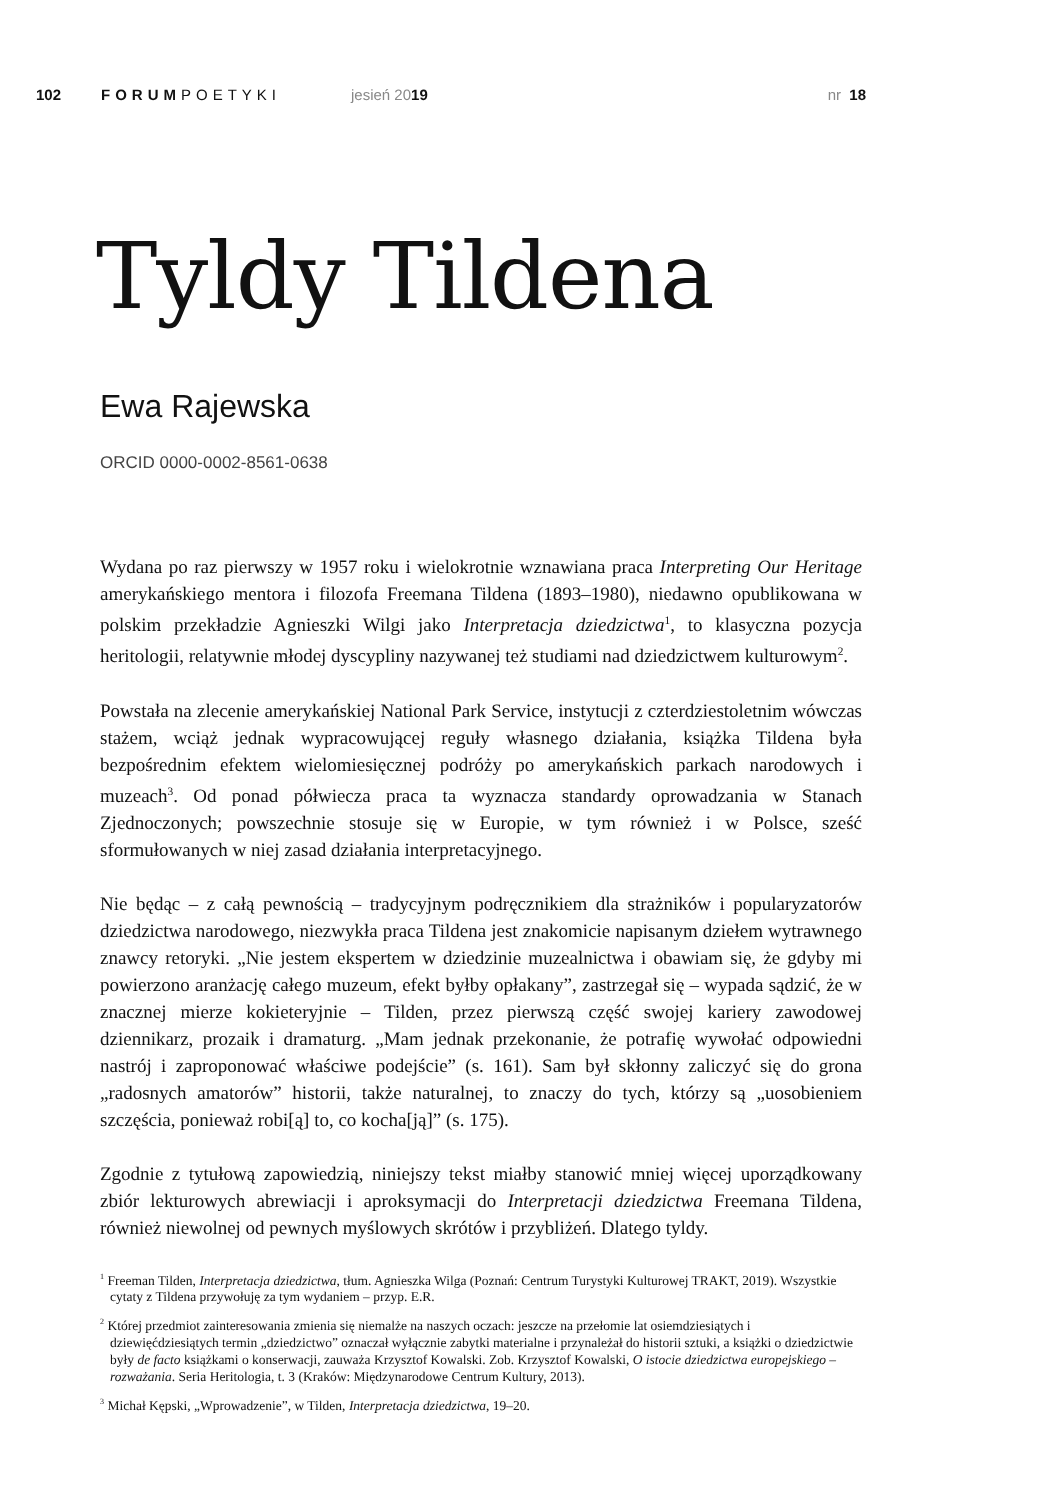102 FORUMPOETYKI jesień 2019 nr 18
Tyldy Tildena
Ewa Rajewska
ORCID 0000-0002-8561-0638
Wydana po raz pierwszy w 1957 roku i wielokrotnie wznawiana praca Interpreting Our Heritage amerykańskiego mentora i filozofa Freemana Tildena (1893–1980), niedawno opublikowana w polskim przekładzie Agnieszki Wilgi jako Interpretacja dziedzictwa<sup>1</sup>, to klasyczna pozycja heritologii, relatywnie młodej dyscypliny nazywanej też studiami nad dziedzictwem kulturowym<sup>2</sup>.
Powstała na zlecenie amerykańskiej National Park Service, instytucji z czterdziestoletnim wówczas stażem, wciąż jednak wypracowującej reguły własnego działania, książka Tildena była bezpośrednim efektem wielomiesięcznej podróży po amerykańskich parkach narodowych i muzeach<sup>3</sup>. Od ponad półwiecza praca ta wyznacza standardy oprowadzania w Stanach Zjednoczonych; powszechnie stosuje się w Europie, w tym również i w Polsce, sześć sformułowanych w niej zasad działania interpretacyjnego.
Nie będąc – z całą pewnością – tradycyjnym podręcznikiem dla strażników i popularyzatorów dziedzictwa narodowego, niezwykła praca Tildena jest znakomicie napisanym dziełem wytrawnego znawcy retoryki. „Nie jestem ekspertem w dziedzinie muzealnictwa i obawiam się, że gdyby mi powierzono aranżację całego muzeum, efekt byłby opłakany”, zastrzegał się – wypada sądzić, że w znacznej mierze kokieteryjnie – Tilden, przez pierwszą część swojej kariery zawodowej dziennikarz, prozaik i dramaturg. „Mam jednak przekonanie, że potrafię wywołać odpowiedni nastrój i zaproponować właściwe podejście” (s. 161). Sam był skłonny zaliczyć się do grona „radosnych amatorów” historii, także naturalnej, to znaczy do tych, którzy są „uosobieniem szczęścia, ponieważ robi[ą] to, co kocha[ją]” (s. 175).
Zgodnie z tytułową zapowiedzią, niniejszy tekst miałby stanowić mniej więcej uporządkowany zbiór lekturowych abrewiacji i aproksymacji do Interpretacji dziedzictwa Freemana Tildena, również niewolnej od pewnych myślowych skrótów i przybliżeń. Dlatego tyldy.
<sup>1</sup> Freeman Tilden, Interpretacja dziedzictwa, tłum. Agnieszka Wilga (Poznań: Centrum Turystyki Kulturowej TRAKT, 2019). Wszystkie cytaty z Tildena przywołuję za tym wydaniem – przyp. E.R.
<sup>2</sup> Której przedmiot zainteresowania zmienia się niemalże na naszych oczach: jeszcze na przełomie lat osiemdziesiątych i dziewięćdziesiątych termin „dziedzictwo” oznaczał wyłącznie zabytki materialne i przynależał do historii sztuki, a książki o dziedzictwie były de facto książkami o konserwacji, zauważa Krzysztof Kowalski. Zob. Krzysztof Kowalski, O istocie dziedzictwa europejskiego – rozważania. Seria Heritologia, t. 3 (Kraków: Międzynarodowe Centrum Kultury, 2013).
<sup>3</sup> Michał Kępski, „Wprowadzenie”, w Tilden, Interpretacja dziedzictwa, 19–20.